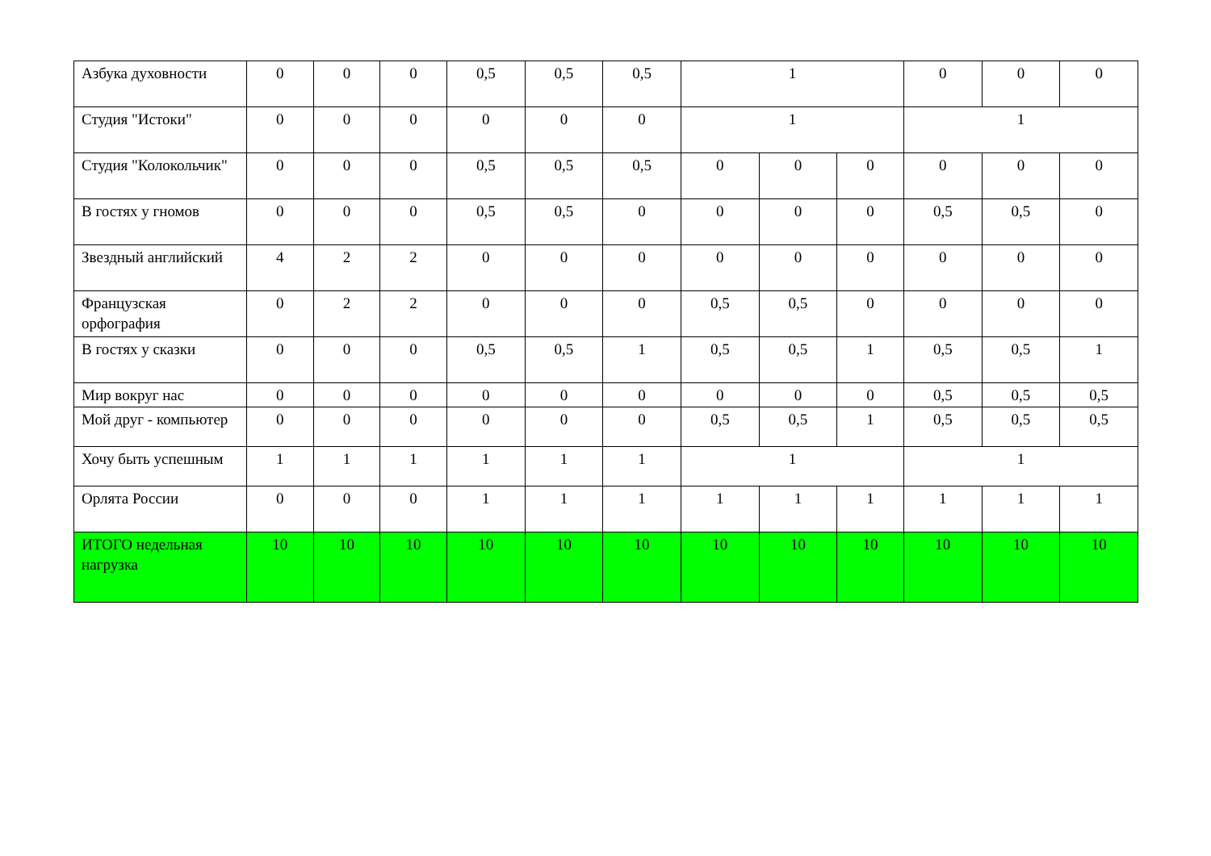| Азбука духовности | 0 | 0 | 0 | 0,5 | 0,5 | 0,5 | 1 | | | 0 | 0 | 0 |
| Студия "Истоки" | 0 | 0 | 0 | 0 | 0 | 0 | 1 | | | 1 | | |
| Студия "Колокольчик" | 0 | 0 | 0 | 0,5 | 0,5 | 0,5 | 0 | 0 | 0 | 0 | 0 | 0 |
| В гостях у гномов | 0 | 0 | 0 | 0,5 | 0,5 | 0 | 0 | 0 | 0 | 0,5 | 0,5 | 0 |
| Звездный английский | 4 | 2 | 2 | 0 | 0 | 0 | 0 | 0 | 0 | 0 | 0 | 0 |
| Французская орфография | 0 | 2 | 2 | 0 | 0 | 0 | 0,5 | 0,5 | 0 | 0 | 0 | 0 |
| В гостях у сказки | 0 | 0 | 0 | 0,5 | 0,5 | 1 | 0,5 | 0,5 | 1 | 0,5 | 0,5 | 1 |
| Мир вокруг нас | 0 | 0 | 0 | 0 | 0 | 0 | 0 | 0 | 0 | 0,5 | 0,5 | 0,5 |
| Мой друг - компьютер | 0 | 0 | 0 | 0 | 0 | 0 | 0,5 | 0,5 | 1 | 0,5 | 0,5 | 0,5 |
| Хочу быть успешным | 1 | 1 | 1 | 1 | 1 | 1 | 1 | | | 1 | | |
| Орлята России | 0 | 0 | 0 | 1 | 1 | 1 | 1 | 1 | 1 | 1 | 1 | 1 |
| ИТОГО недельная нагрузка | 10 | 10 | 10 | 10 | 10 | 10 | 10 | 10 | 10 | 10 | 10 | 10 |